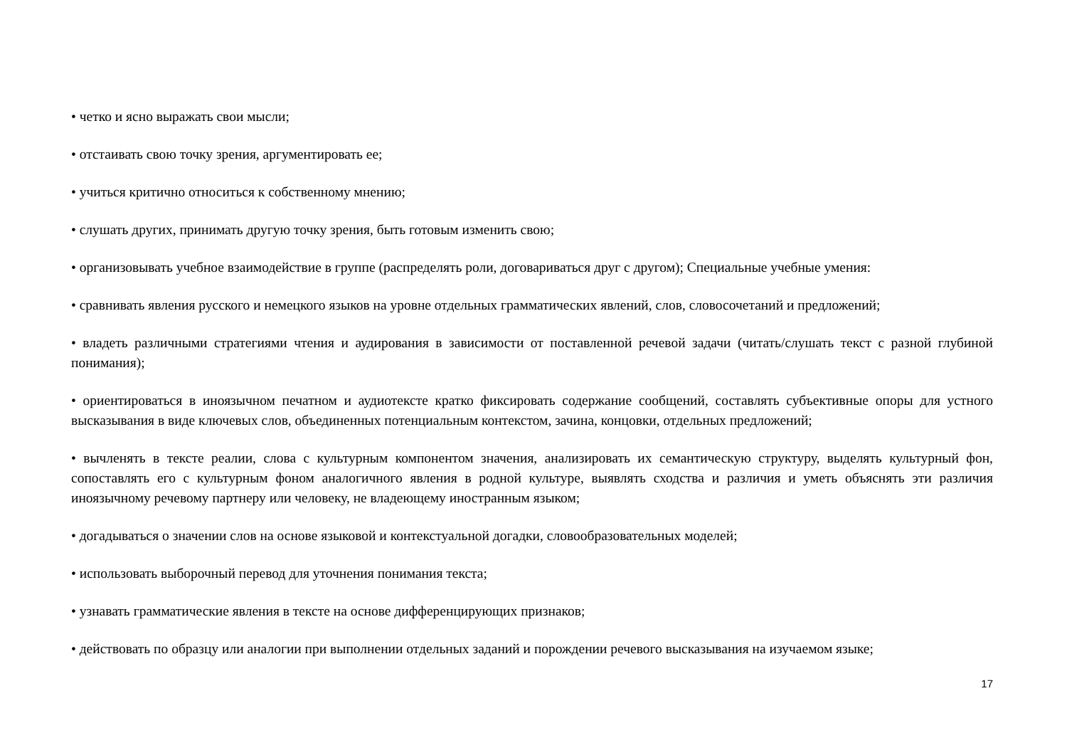• четко и ясно выражать свои мысли;
• отстаивать свою точку зрения, аргументировать ее;
• учиться критично относиться к собственному мнению;
• слушать других, принимать другую точку зрения, быть готовым изменить свою;
• организовывать учебное взаимодействие в группе (распределять роли, договариваться друг с другом); Специальные учебные умения:
• сравнивать явления русского и немецкого языков на уровне отдельных грамматических явлений, слов, словосочетаний и предложений;
• владеть различными стратегиями чтения и аудирования в зависимости от поставленной речевой задачи (читать/слушать текст с разной глубиной понимания);
• ориентироваться в иноязычном печатном и аудиотексте кратко фиксировать содержание сообщений, составлять субъективные опоры для устного высказывания в виде ключевых слов, объединенных потенциальным контекстом, зачина, концовки, отдельных предложений;
• вычленять в тексте реалии, слова с культурным компонентом значения, анализировать их семантическую структуру, выделять культурный фон, сопоставлять его с культурным фоном аналогичного явления в родной культуре, выявлять сходства и различия и уметь объяснять эти различия иноязычному речевому партнеру или человеку, не владеющему иностранным языком;
• догадываться о значении слов на основе языковой и контекстуальной догадки, словообразовательных моделей;
• использовать выборочный перевод для уточнения понимания текста;
• узнавать грамматические явления в тексте на основе дифференцирующих признаков;
• действовать по образцу или аналогии при выполнении отдельных заданий и порождении речевого высказывания на изучаемом языке;
17